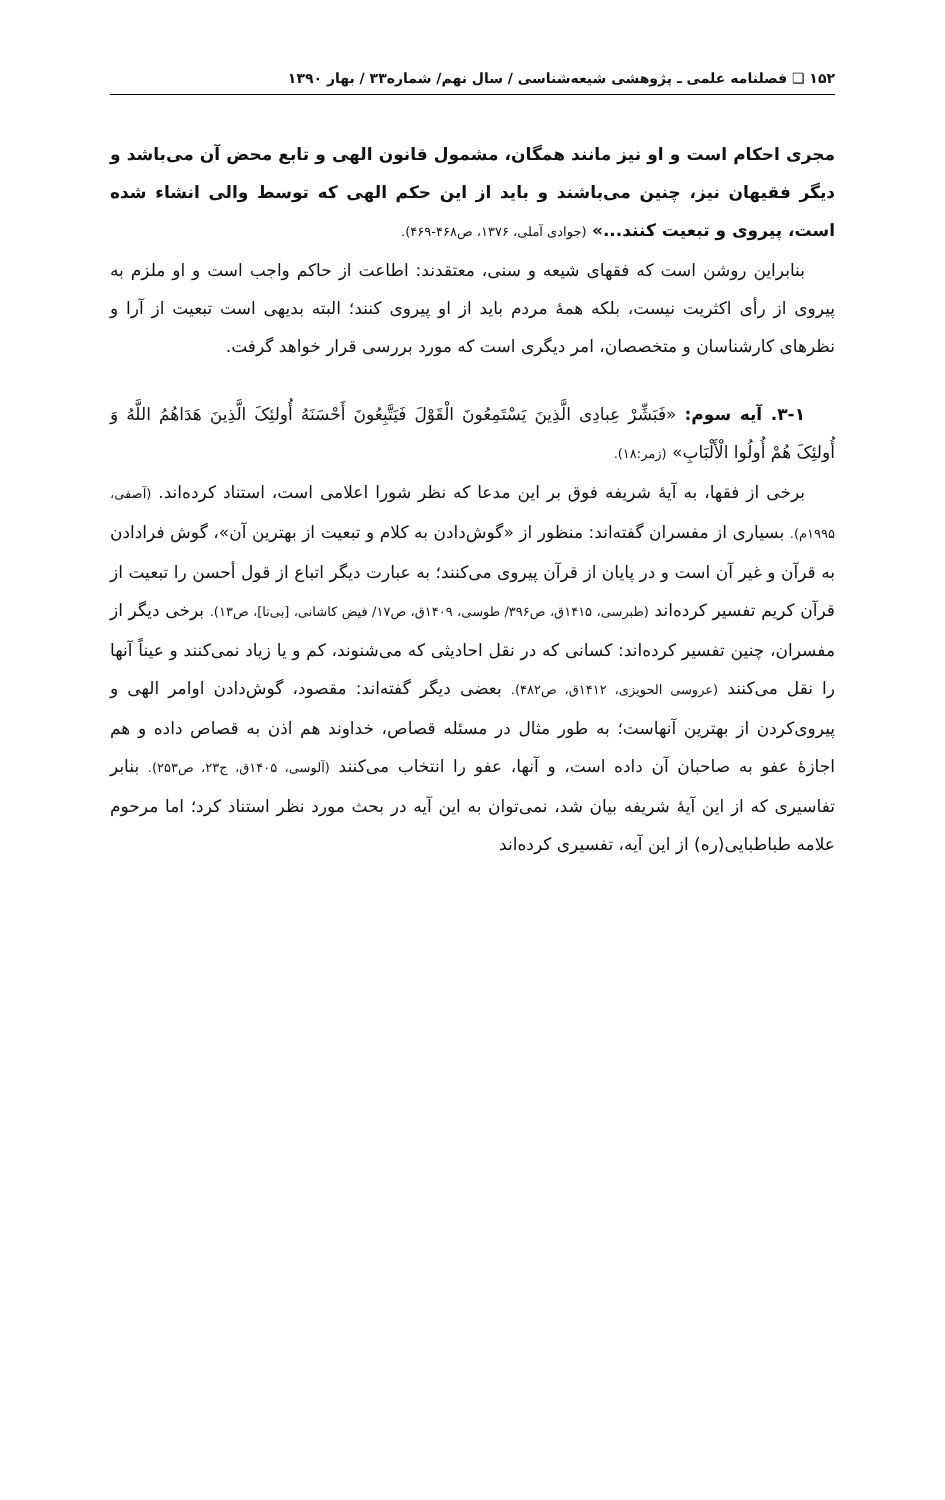۱۵۲ ❑ فصلنامه علمی ـ پژوهشی شیعه‌شناسی / سال نهم/ شماره۳۳ / بهار ۱۳۹۰
مجری احکام است و او نیز مانند همگان، مشمول قانون الهی و تابع محض آن می‌باشد و دیگر فقیهان نیز، چنین می‌باشند و باید از این حکم الهی که توسط والی انشاء شده است، پیروی و تبعیت کنند...» (جوادی آملی، ۱۳۷۶، ص۴۶۸-۴۶۹).
بنابراین روشن است که فقهای شیعه و سنی، معتقدند: اطاعت از حاکم واجب است و او ملزم به پیروی از رأی اکثریت نیست، بلکه همهٔ مردم باید از او پیروی کنند؛ البته بدیهی است تبعیت از آرا و نظرهای کارشناسان و متخصصان، امر دیگری است که مورد بررسی قرار خواهد گرفت.
۳-۱. آیه سوم: «فَبَشِّرْ عِبادِی الَّذِینَ یَسْتَمِعُونَ الْقَوْلَ فَیَتَّبِعُونَ أَحْسَنَهُ أُولئِکَ الَّذِینَ هَدَاهُمُ اللَّهُ وَ أُولئِکَ هُمْ أُولُوا الْأَلْبَابِ» (زمر:۱۸).
برخی از فقها، به آیهٔ شریفه فوق بر این مدعا که نظر شورا اعلامی است، استناد کرده‌اند. (آصفی، ۱۹۹۵م). بسیاری از مفسران گفته‌اند: منظور از «گوش‌دادن به کلام و تبعیت از بهترین آن»، گوش فرادادن به قرآن و غیر آن است و در پایان از قرآن پیروی می‌کنند؛ به عبارت دیگر اتباع از قول أحسن را تبعیت از قرآن کریم تفسیر کرده‌اند (طبرسی، ۱۴۱۵ق، ص۳۹۶/ طوسی، ۱۴۰۹ق، ص۱۷/ فیض کاشانی، [بی‌تا]، ص۱۳). برخی دیگر از مفسران، چنین تفسیر کرده‌اند: کسانی که در نقل احادیثی که می‌شنوند، کم و یا زیاد نمی‌کنند و عیناً آنها را نقل می‌کنند (عروسی الحویزی، ۱۴۱۲ق، ص۴۸۲). بعضی دیگر گفته‌اند: مقصود، گوش‌دادن اوامر الهی و پیروی‌کردن از بهترین آنهاست؛ به طور مثال در مسئله قصاص، خداوند هم اذن به قصاص داده و هم اجازهٔ عفو به صاحبان آن داده است، و آنها، عفو را انتخاب می‌کنند (آلوسی، ۱۴۰۵ق، ج۲۳، ص۲۵۳). بنابر تفاسیری که از این آیهٔ شریفه بیان شد، نمی‌توان به این آیه در بحث مورد نظر استناد کرد؛ اما مرحوم علامه طباطبایی(ره) از این آیه، تفسیری کرده‌اند